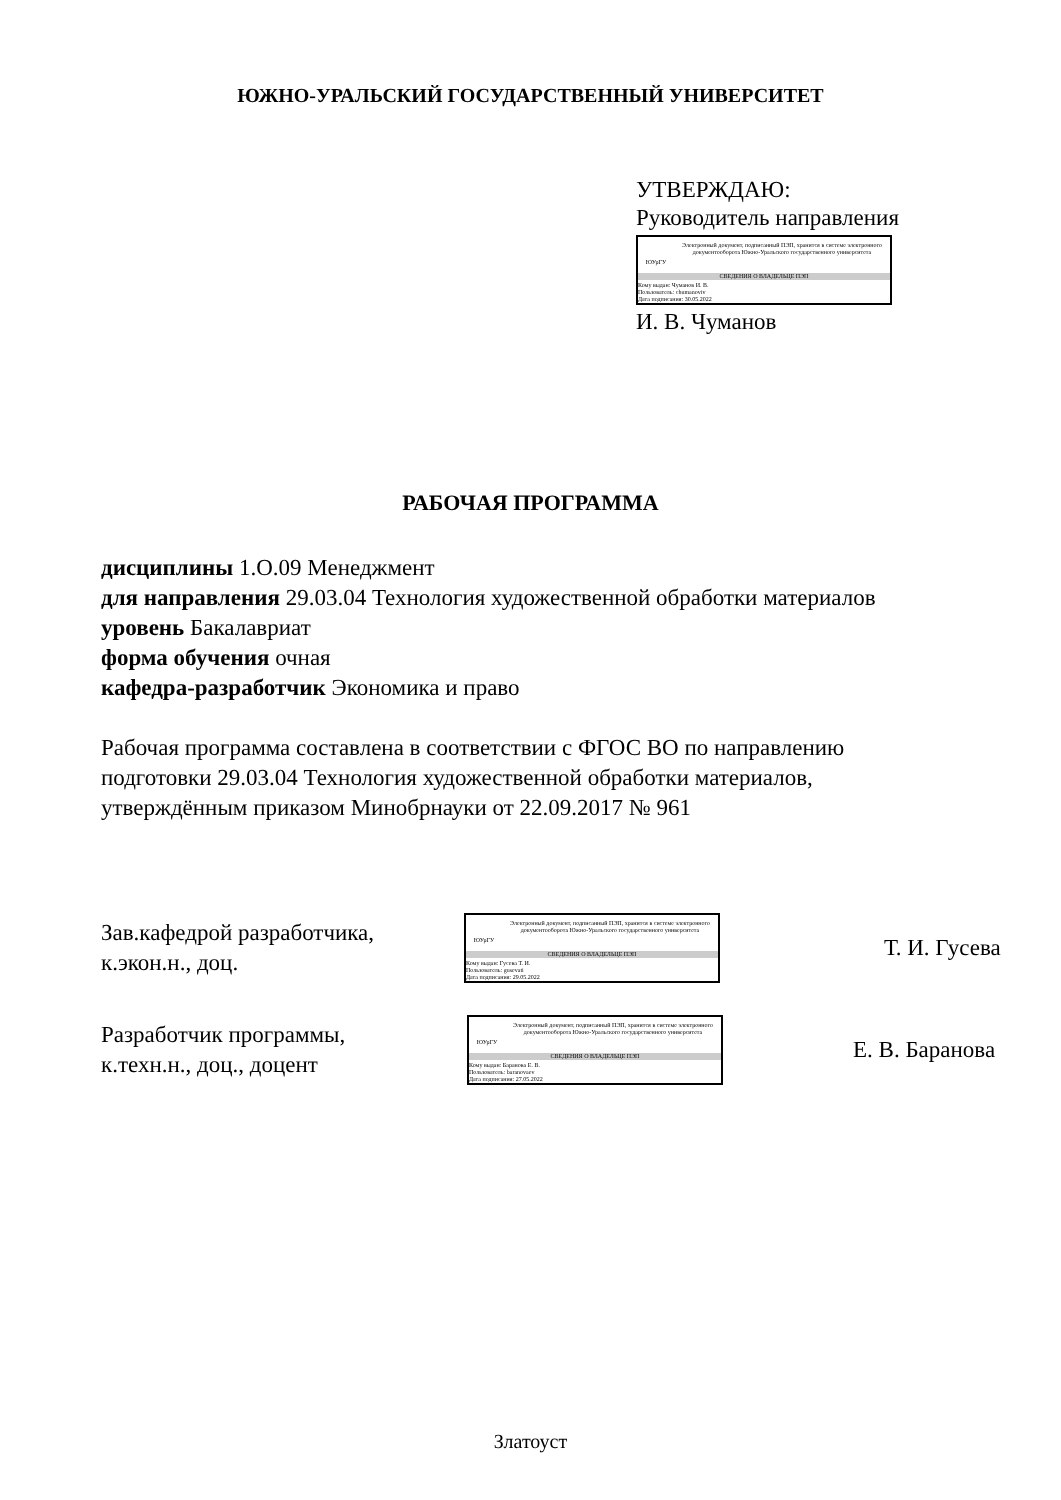ЮЖНО-УРАЛЬСКИЙ ГОСУДАРСТВЕННЫЙ УНИВЕРСИТЕТ
УТВЕРЖДАЮ:
Руководитель направления
ЮУрГУ
Электронный документ, подписанный ПЭП, хранится в системе электронного документооборота Южно-Уральского государственного университета
СВЕДЕНИЯ О ВЛАДЕЛЬЦЕ ПЭП
Кому выдан: Чуманов И. В.
Пользователь: chumanoviv
Дата подписания: 30.05.2022
И. В. Чуманов
РАБОЧАЯ ПРОГРАММА
дисциплины 1.О.09 Менеджмент
для направления 29.03.04 Технология художественной обработки материалов
уровень Бакалавриат
форма обучения очная
кафедра-разработчик Экономика и право
Рабочая программа составлена в соответствии с ФГОС ВО по направлению
подготовки 29.03.04 Технология художественной обработки материалов,
утверждённым приказом Минобрнауки от 22.09.2017 № 961
Зав.кафедрой разработчика,
к.экон.н., доц.
ЮУрГУ
Электронный документ, подписанный ПЭП, хранится в системе электронного документооборота Южно-Уральского государственного университета
СВЕДЕНИЯ О ВЛАДЕЛЬЦЕ ПЭП
Кому выдан: Гусева Т. И.
Пользователь: gusevati
Дата подписания: 29.05.2022
Т. И. Гусева
Разработчик программы,
к.техн.н., доц., доцент
ЮУрГУ
Электронный документ, подписанный ПЭП, хранится в системе электронного документооборота Южно-Уральского государственного университета
СВЕДЕНИЯ О ВЛАДЕЛЬЦЕ ПЭП
Кому выдан: Баранова Е. В.
Пользователь: baranovaev
Дата подписания: 27.05.2022
Е. В. Баранова
Златоуст